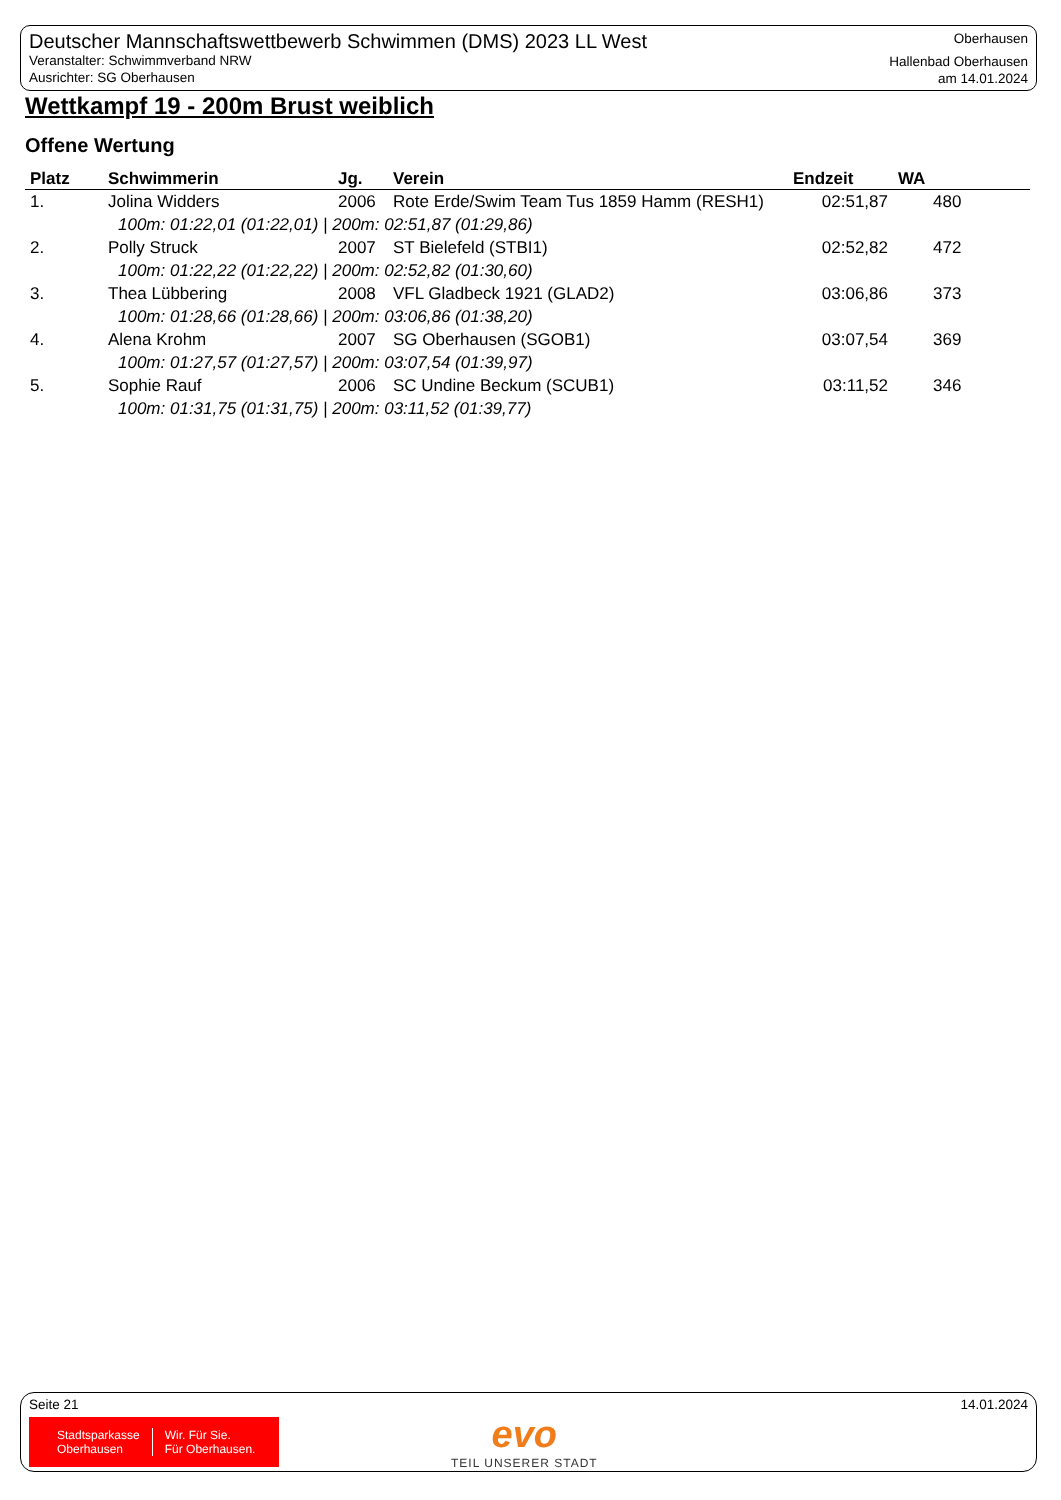Deutscher Mannschaftswettbewerb Schwimmen (DMS) 2023 LL West
Veranstalter: Schwimmverband NRW
Ausrichter: SG Oberhausen
Oberhausen
Hallenbad Oberhausen
am 14.01.2024
Wettkampf 19 - 200m Brust weiblich
Offene Wertung
| Platz | Schwimmerin | Jg. | Verein | Endzeit | WA |
| --- | --- | --- | --- | --- | --- |
| 1. | Jolina Widders | 2006 | Rote Erde/Swim Team Tus 1859 Hamm (RESH1) | 02:51,87 | 480 |
| 100m: 01:22,01 (01:22,01) / 200m: 02:51,87 (01:29,86) | | | | | |
| 2. | Polly Struck | 2007 | ST Bielefeld (STBI1) | 02:52,82 | 472 |
| 100m: 01:22,22 (01:22,22) / 200m: 02:52,82 (01:30,60) | | | | | |
| 3. | Thea Lübbering | 2008 | VFL Gladbeck 1921 (GLAD2) | 03:06,86 | 373 |
| 100m: 01:28,66 (01:28,66) / 200m: 03:06,86 (01:38,20) | | | | | |
| 4. | Alena Krohm | 2007 | SG Oberhausen (SGOB1) | 03:07,54 | 369 |
| 100m: 01:27,57 (01:27,57) / 200m: 03:07,54 (01:39,97) | | | | | |
| 5. | Sophie Rauf | 2006 | SC Undine Beckum (SCUB1) | 03:11,52 | 346 |
| 100m: 01:31,75 (01:31,75) / 200m: 03:11,52 (01:39,77) | | | | | |
Seite 21 14.01.2024
Stadtsparkasse
Oberhausen
Wir. Für Sie.
Für Oberhausen.
evo
TEIL UNSERER STADT